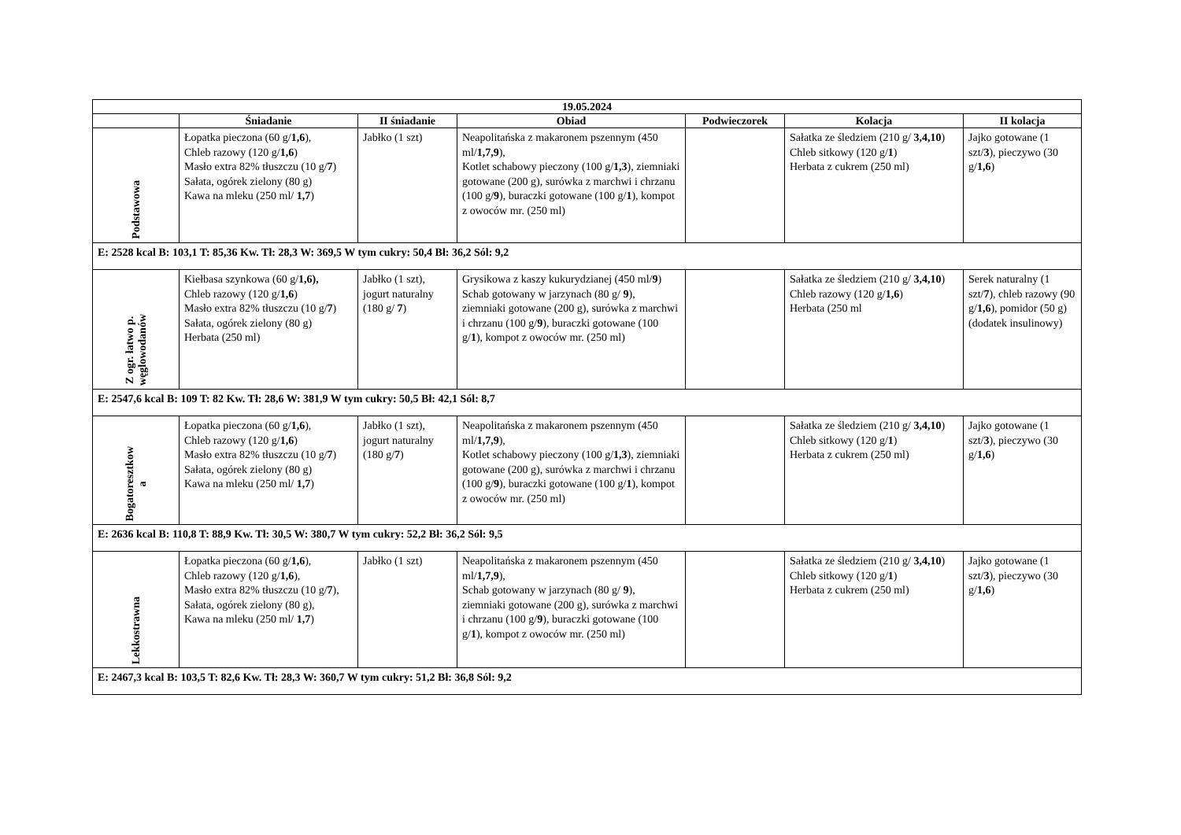| 19.05.2024 | | | | | | |
| --- | --- | --- | --- | --- | --- | --- |
| | Śniadanie | II śniadanie | Obiad | Podwieczorek | Kolacja | II kolacja |
| Podstawowa | Łopatka pieczona (60 g/ 1,6 ), Chleb razowy (120 g/ 1,6 ) Masło extra 82% tłuszczu (10 g/ 7 ) Sałata, ogórek zielony (80 g) Kawa na mleku (250 ml/ 1,7 ) | Jabłko (1 szt) | Neapolitańska z makaronem pszennym (450 ml/ 1,7,9 ), Kotlet schabowy pieczony (100 g/ 1,3 ), ziemniaki gotowane (200 g), surówka z marchwi i chrzanu (100 g/ 9 ), buraczki gotowane (100 g/ 1 ), kompot z owoców mr. (250 ml) | | Sałatka ze śledziem (210 g/ 3,4,10 ) Chleb sitkowy (120 g/ 1 ) Herbata z cukrem (250 ml) | Jajko gotowane (1 szt/ 3 ), pieczywo (30 g/ 1,6 ) |
| E: 2528 kcal B: 103,1 T: 85,36 Kw. Tł: 28,3 W: 369,5 W tym cukry: 50,4 Bł: 36,2 Sól: 9,2 | | | | | | |
| Z ogr. łatwo p. węglowodanów | Kiełbasa szynkowa (60 g/ 1,6), Chleb razowy (120 g/ 1,6 ) Masło extra 82% tłuszczu (10 g/ 7 ) Sałata, ogórek zielony (80 g) Herbata (250 ml) | Jabłko (1 szt), jogurt naturalny (180 g/ 7 ) | Grysikowa z kaszy kukurydzianej (450 ml/ 9 ) Schab gotowany w jarzynach (80 g/ 9 ), ziemniaki gotowane (200 g), surówka z marchwi i chrzanu (100 g/ 9 ), buraczki gotowane (100 g/ 1 ), kompot z owoców mr. (250 ml) | | Sałatka ze śledziem (210 g/ 3,4,10 ) Chleb razowy (120 g/ 1,6 ) Herbata (250 ml | Serek naturalny (1 szt/ 7 ), chleb razowy (90 g/ 1,6 ), pomidor (50 g) (dodatek insulinowy) |
| E: 2547,6 kcal B: 109 T: 82 Kw. Tł: 28,6 W: 381,9 W tym cukry: 50,5 Bł: 42,1 Sól: 8,7 | | | | | | |
| Bogatoresztkow a | Łopatka pieczona (60 g/ 1,6 ), Chleb razowy (120 g/ 1,6 ) Masło extra 82% tłuszczu (10 g/ 7 ) Sałata, ogórek zielony (80 g) Kawa na mleku (250 ml/ 1,7 ) | Jabłko (1 szt), jogurt naturalny (180 g/ 7 ) | Neapolitańska z makaronem pszennym (450 ml/ 1,7,9 ), Kotlet schabowy pieczony (100 g/ 1,3 ), ziemniaki gotowane (200 g), surówka z marchwi i chrzanu (100 g/ 9 ), buraczki gotowane (100 g/ 1 ), kompot z owoców mr. (250 ml) | | Sałatka ze śledziem (210 g/ 3,4,10 ) Chleb sitkowy (120 g/ 1 ) Herbata z cukrem (250 ml) | Jajko gotowane (1 szt/ 3 ), pieczywo (30 g/ 1,6 ) |
| E: 2636 kcal B: 110,8 T: 88,9 Kw. Tł: 30,5 W: 380,7 W tym cukry: 52,2 Bł: 36,2 Sól: 9,5 | | | | | | |
| Lekkostrawna | Łopatka pieczona (60 g/ 1,6 ), Chleb razowy (120 g/ 1,6 ), Masło extra 82% tłuszczu (10 g/ 7 ), Sałata, ogórek zielony (80 g), Kawa na mleku (250 ml/ 1,7 ) | Jabłko (1 szt) | Neapolitańska z makaronem pszennym (450 ml/ 1,7,9 ), Schab gotowany w jarzynach (80 g/ 9 ), ziemniaki gotowane (200 g), surówka z marchwi i chrzanu (100 g/ 9 ), buraczki gotowane (100 g/ 1 ), kompot z owoców mr. (250 ml) | | Sałatka ze śledziem (210 g/ 3,4,10 ) Chleb sitkowy (120 g/ 1 ) Herbata z cukrem (250 ml) | Jajko gotowane (1 szt/ 3 ), pieczywo (30 g/ 1,6 ) |
| E: 2467,3 kcal B: 103,5 T: 82,6 Kw. Tł: 28,3 W: 360,7 W tym cukry: 51,2 Bł: 36,8 Sól: 9,2 | | | | | | |